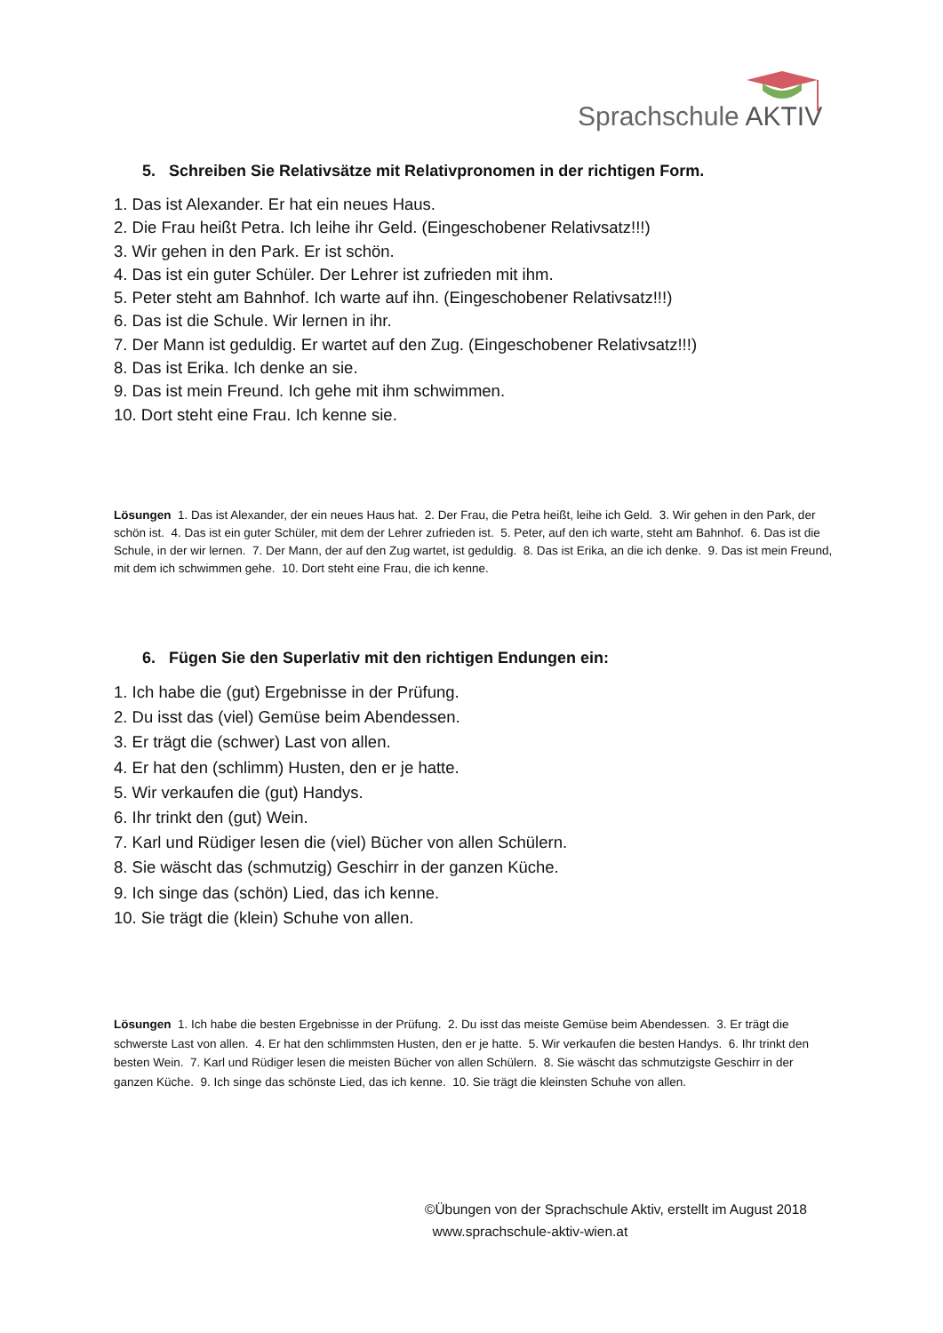Sprachschule AKTIV
5. Schreiben Sie Relativsätze mit Relativpronomen in der richtigen Form.
1. Das ist Alexander. Er hat ein neues Haus.
2. Die Frau heißt Petra. Ich leihe ihr Geld. (Eingeschobener Relativsatz!!!)
3. Wir gehen in den Park. Er ist schön.
4. Das ist ein guter Schüler. Der Lehrer ist zufrieden mit ihm.
5. Peter steht am Bahnhof. Ich warte auf ihn. (Eingeschobener Relativsatz!!!)
6. Das ist die Schule. Wir lernen in ihr.
7. Der Mann ist geduldig. Er wartet auf den Zug. (Eingeschobener Relativsatz!!!)
8. Das ist Erika. Ich denke an sie.
9. Das ist mein Freund. Ich gehe mit ihm schwimmen.
10. Dort steht eine Frau. Ich kenne sie.
Lösungen 1. Das ist Alexander, der ein neues Haus hat. 2. Der Frau, die Petra heißt, leihe ich Geld. 3. Wir gehen in den Park, der schön ist. 4. Das ist ein guter Schüler, mit dem der Lehrer zufrieden ist. 5. Peter, auf den ich warte, steht am Bahnhof. 6. Das ist die Schule, in der wir lernen. 7. Der Mann, der auf den Zug wartet, ist geduldig. 8. Das ist Erika, an die ich denke. 9. Das ist mein Freund, mit dem ich schwimmen gehe. 10. Dort steht eine Frau, die ich kenne.
6. Fügen Sie den Superlativ mit den richtigen Endungen ein:
1. Ich habe die (gut) Ergebnisse in der Prüfung.
2. Du isst das (viel) Gemüse beim Abendessen.
3. Er trägt die (schwer) Last von allen.
4. Er hat den (schlimm) Husten, den er je hatte.
5. Wir verkaufen die (gut) Handys.
6. Ihr trinkt den (gut) Wein.
7. Karl und Rüdiger lesen die (viel) Bücher von allen Schülern.
8. Sie wäscht das (schmutzig) Geschirr in der ganzen Küche.
9. Ich singe das (schön) Lied, das ich kenne.
10. Sie trägt die (klein) Schuhe von allen.
Lösungen 1. Ich habe die besten Ergebnisse in der Prüfung. 2. Du isst das meiste Gemüse beim Abendessen. 3. Er trägt die schwerste Last von allen. 4. Er hat den schlimmsten Husten, den er je hatte. 5. Wir verkaufen die besten Handys. 6. Ihr trinkt den besten Wein. 7. Karl und Rüdiger lesen die meisten Bücher von allen Schülern. 8. Sie wäscht das schmutzigste Geschirr in der ganzen Küche. 9. Ich singe das schönste Lied, das ich kenne. 10. Sie trägt die kleinsten Schuhe von allen.
©Übungen von der Sprachschule Aktiv, erstellt im August 2018
www.sprachschule-aktiv-wien.at